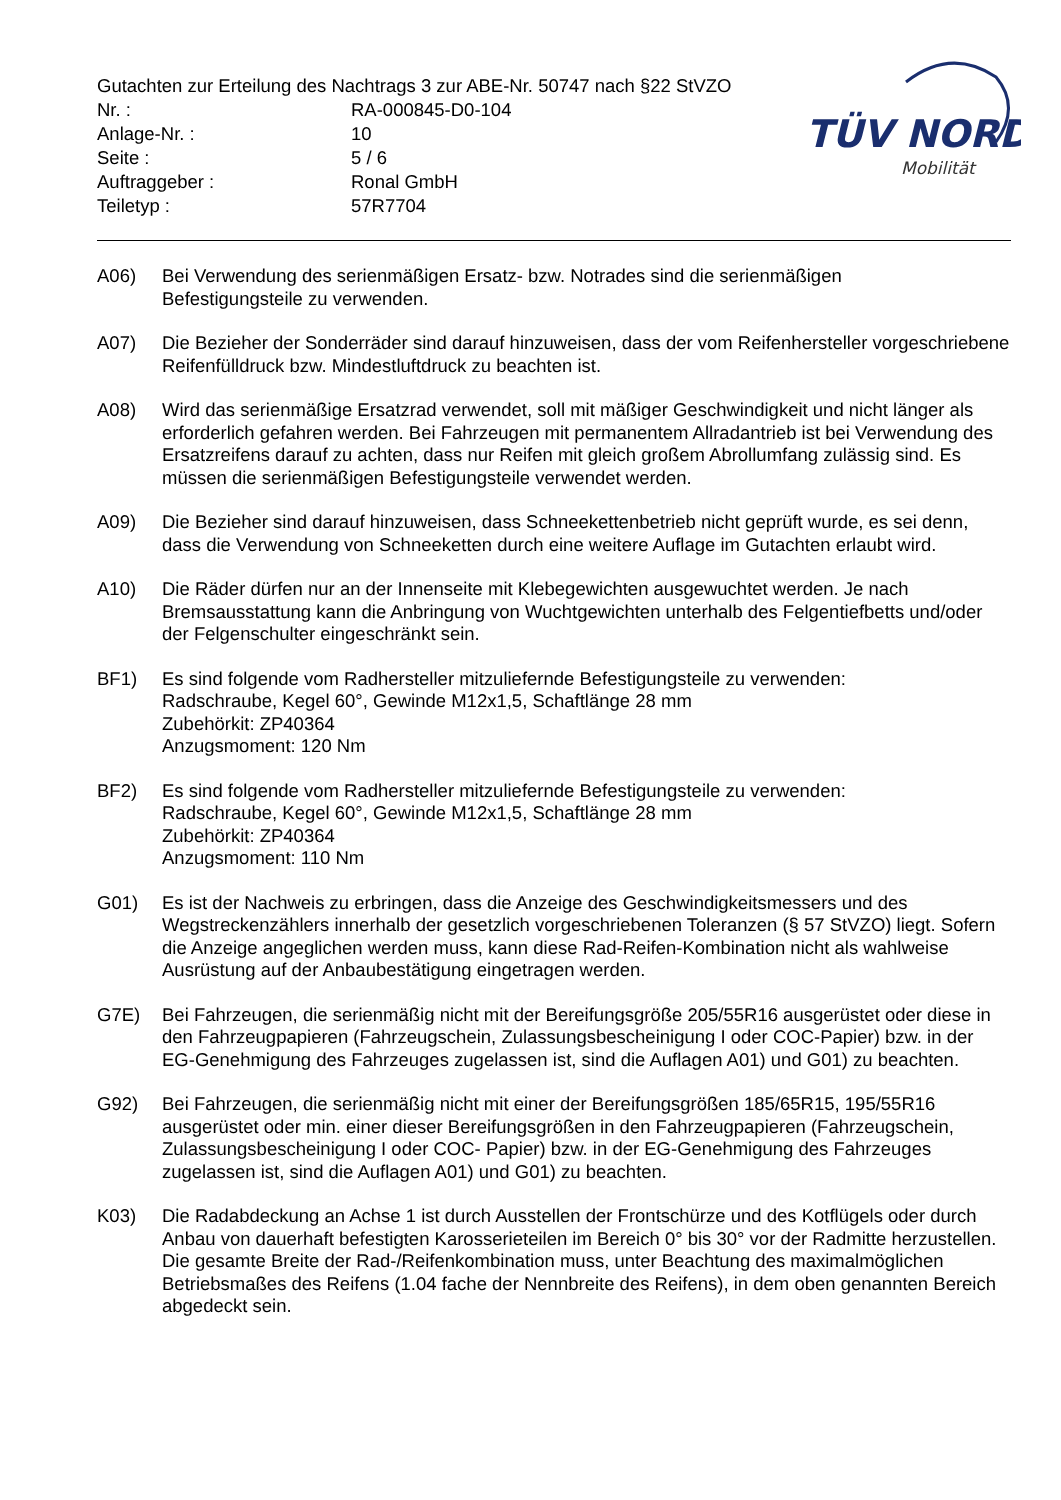TÜV NORD
Mobilität
Gutachten zur Erteilung des Nachtrags 3 zur ABE-Nr. 50747 nach §22 StVZO
Nr. : RA-000845-D0-104
Anlage-Nr. : 10
Seite : 5 / 6
Auftraggeber : Ronal GmbH
Teiletyp : 57R7704
A06) Bei Verwendung des serienmäßigen Ersatz- bzw. Notrades sind die serienmäßigen
Befestigungsteile zu verwenden.
A07) Die Bezieher der Sonderräder sind darauf hinzuweisen, dass der vom Reifenhersteller vorgeschriebene Reifenfülldruck bzw. Mindestluftdruck zu beachten ist.
A08) Wird das serienmäßige Ersatzrad verwendet, soll mit mäßiger Geschwindigkeit und nicht länger als erforderlich gefahren werden. Bei Fahrzeugen mit permanentem Allradantrieb ist bei Verwendung des Ersatzreifens darauf zu achten, dass nur Reifen mit gleich großem Abrollumfang zulässig sind. Es müssen die serienmäßigen Befestigungsteile verwendet werden.
A09) Die Bezieher sind darauf hinzuweisen, dass Schneekettenbetrieb nicht geprüft wurde, es sei denn, dass die Verwendung von Schneeketten durch eine weitere Auflage im Gutachten erlaubt wird.
A10) Die Räder dürfen nur an der Innenseite mit Klebegewichten ausgewuchtet werden. Je nach Bremsausstattung kann die Anbringung von Wuchtgewichten unterhalb des Felgentiefbetts und/oder der Felgenschulter eingeschränkt sein.
BF1) Es sind folgende vom Radhersteller mitzuliefernde Befestigungsteile zu verwenden:
Radschraube, Kegel 60°, Gewinde M12x1,5, Schaftlänge 28 mm
Zubehörkit: ZP40364
Anzugsmoment: 120 Nm
BF2) Es sind folgende vom Radhersteller mitzuliefernde Befestigungsteile zu verwenden:
Radschraube, Kegel 60°, Gewinde M12x1,5, Schaftlänge 28 mm
Zubehörkit: ZP40364
Anzugsmoment: 110 Nm
G01) Es ist der Nachweis zu erbringen, dass die Anzeige des Geschwindigkeitsmessers und des Wegstreckenzählers innerhalb der gesetzlich vorgeschriebenen Toleranzen (§ 57 StVZO) liegt. Sofern die Anzeige angeglichen werden muss, kann diese Rad-Reifen-Kombination nicht als wahlweise Ausrüstung auf der Anbaubestätigung eingetragen werden.
G7E) Bei Fahrzeugen, die serienmäßig nicht mit der Bereifungsgröße 205/55R16 ausgerüstet oder diese in den Fahrzeugpapieren (Fahrzeugschein, Zulassungsbescheinigung I oder COC-Papier) bzw. in der EG-Genehmigung des Fahrzeuges zugelassen ist, sind die Auflagen A01) und G01) zu beachten.
G92) Bei Fahrzeugen, die serienmäßig nicht mit einer der Bereifungsgrößen 185/65R15, 195/55R16 ausgerüstet oder min. einer dieser Bereifungsgrößen in den Fahrzeugpapieren (Fahrzeugschein, Zulassungsbescheinigung I oder COC- Papier) bzw. in der EG-Genehmigung des Fahrzeuges zugelassen ist, sind die Auflagen A01) und G01) zu beachten.
K03) Die Radabdeckung an Achse 1 ist durch Ausstellen der Frontschürze und des Kotflügels oder durch Anbau von dauerhaft befestigten Karosserieteilen im Bereich 0° bis 30° vor der Radmitte herzustellen.
Die gesamte Breite der Rad-/Reifenkombination muss, unter Beachtung des maximalmöglichen Betriebsmaßes des Reifens (1.04 fache der Nennbreite des Reifens), in dem oben genannten Bereich abgedeckt sein.